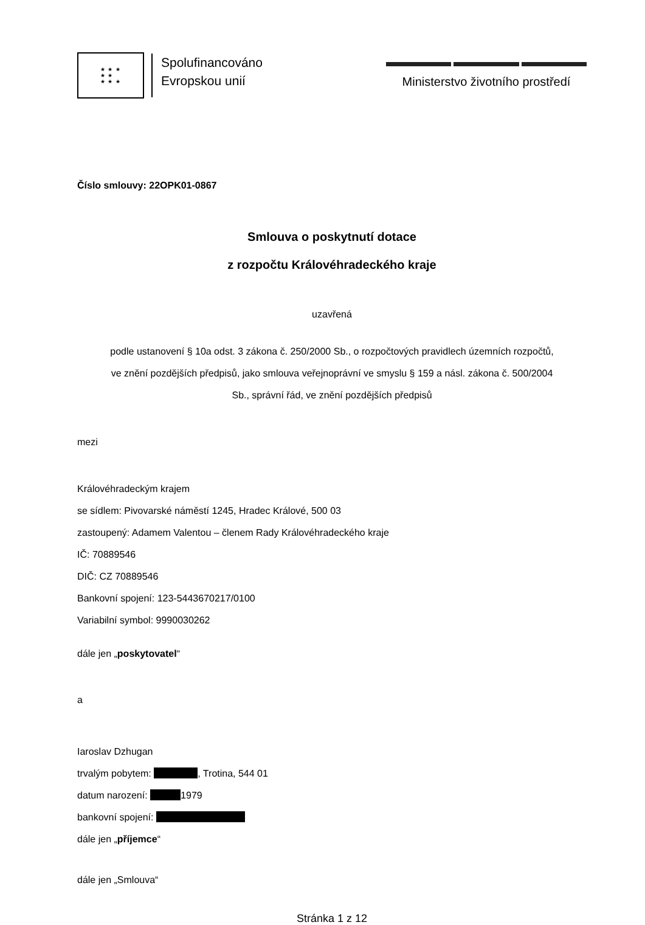★ ★ ★
★ ★
★ ★ ★
Spolufinancováno
Evropskou unií
Ministerstvo životního prostředí
Číslo smlouvy: 22OPK01-0867
Smlouva o poskytnutí dotace
z rozpočtu Královéhradeckého kraje
uzavřená
podle ustanovení § 10a odst. 3 zákona č. 250/2000 Sb., o rozpočtových pravidlech územních rozpočtů,
ve znění pozdějších předpisů, jako smlouva veřejnoprávní ve smyslu § 159 a násl. zákona č. 500/2004
Sb., správní řád, ve znění pozdějších předpisů
mezi
Královéhradeckým krajem
se sídlem: Pivovarské náměstí 1245, Hradec Králové, 500 03
zastoupený: Adamem Valentou – členem Rady Královéhradeckého kraje
IČ: 70889546
DIČ: CZ 70889546
Bankovní spojení: 123-5443670217/0100
Variabilní symbol: 9990030262
dále jen „poskytovatel“
a
Iaroslav Dzhugan
trvalým pobytem: , Trotina, 544 01
datum narození: 1979
bankovní spojení:
dále jen „příjemce“
dále jen „Smlouva“
Stránka 1 z 12